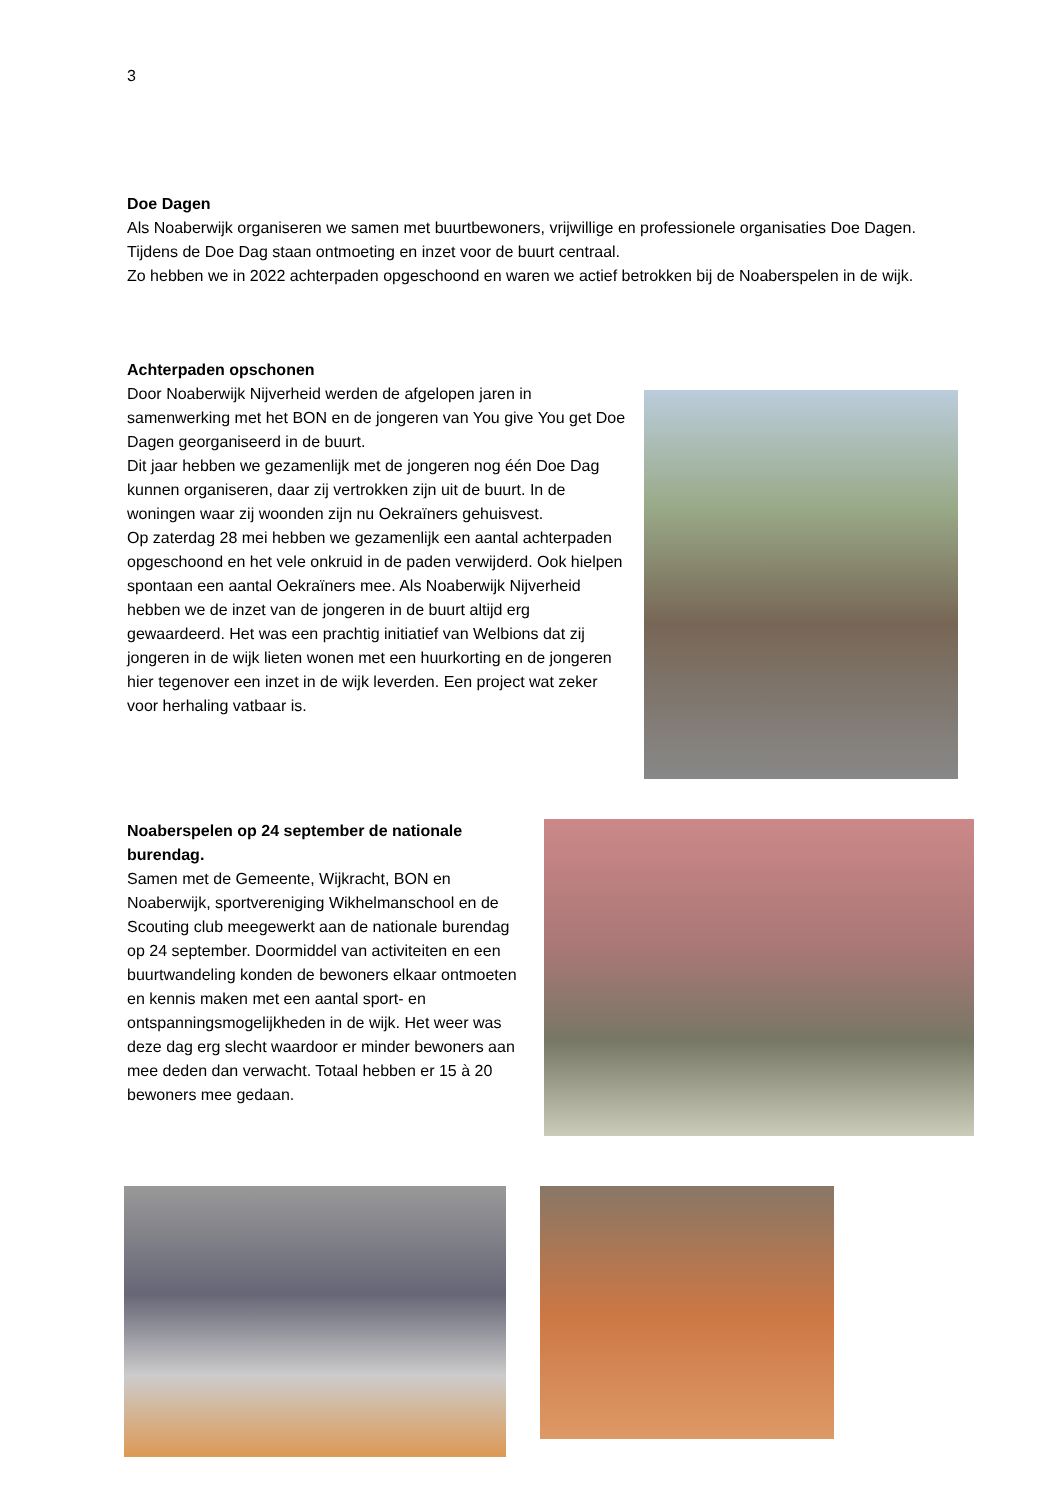3
Doe Dagen
Als Noaberwijk organiseren we samen met buurtbewoners, vrijwillige en professionele organisaties Doe Dagen. Tijdens de Doe Dag staan ontmoeting en inzet voor de buurt centraal.
Zo hebben we in 2022 achterpaden opgeschoond en waren we actief betrokken bij de Noaberspelen in de wijk.
Achterpaden opschonen
Door Noaberwijk Nijverheid werden de afgelopen jaren in samenwerking met het BON en de jongeren van You give You get Doe Dagen georganiseerd in de buurt.
Dit jaar hebben we gezamenlijk met de jongeren nog één Doe Dag kunnen organiseren, daar zij vertrokken zijn uit de buurt. In de woningen waar zij woonden zijn nu Oekraïners gehuisvest.
Op zaterdag 28 mei hebben we gezamenlijk een aantal achterpaden opgeschoond en het vele onkruid in de paden verwijderd. Ook hielpen spontaan een aantal Oekraïners mee. Als Noaberwijk Nijverheid hebben we de inzet van de jongeren in de buurt altijd erg gewaardeerd. Het was een prachtig initiatief van Welbions dat zij jongeren in de wijk lieten wonen met een huurkorting en de jongeren hier tegenover een inzet in de wijk leverden. Een project wat zeker voor herhaling vatbaar is.
Noaberspelen op 24 september de nationale burendag.
Samen met de Gemeente, Wijkracht, BON en Noaberwijk, sportvereniging Wikhelmanschool en de Scouting club meegewerkt aan de nationale burendag op 24 september. Doormiddel van activiteiten en een buurtwandeling konden de bewoners elkaar ontmoeten en kennis maken met een aantal sport- en ontspanningsmogelijkheden in de wijk. Het weer was deze dag erg slecht waardoor er minder bewoners aan mee deden dan verwacht. Totaal hebben er 15 à 20 bewoners mee gedaan.